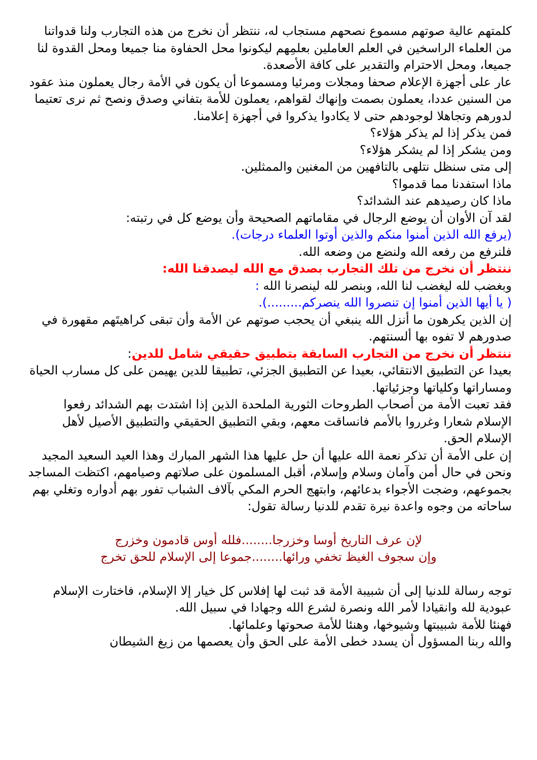كلمتهم عالية صوتهم مسموع نصحهم مستجاب له، ننتظر أن نخرج من هذه التجارب ولنا قدواتنا من العلماء الراسخين في العلم العاملين بعلمِهم ليكونوا محل الحفاوة منا جميعا ومحل القدوة لنا جميعا، ومحل الاحترام والتقدير على كافة الأصعدة.
عار على أجهزة الإعلام صحفا ومجلات ومرئيا ومسموعا أن يكون في الأمة رجال يعملون منذ عقود من السنين عددا، يعملون بصمت وإنهاك لقواهم، يعملون للأمة بتفاني وصدق ونصح ثم نرى تعتيما لدورهم وتجاهلا لوجودهم حتى لا يكادوا يذكروا في أجهزة إعلامنا.
فمن يذكر إذا لم يذكر هؤلاء؟
ومن يشكر إذا لم يشكر هؤلاء؟
إلى متى سنظل نتلهى بالتافهين من المغنين والممثلين.
ماذا استفدنا مما قدموا؟
ماذا كان رصيدهم عند الشدائد؟
لقد آن الأوان أن يوضع الرجال في مقاماتهم الصحيحة وأن يوضع كل في رتبته:
(يرفع الله الذين أمنوا منكم والذين أوتوا العلماء درجات).
فلنرفع من رفعه الله ولنضع من وضعه الله.
ننتظر أن نخرج من تلك التجارب بصدق مع الله ليصدقنا الله:
وبغضب لله ليغضب لنا الله، وبنصر لله لينصرنا الله :
( يا أيها الذين أمنوا إن تنصروا الله ينصركم.........).
إن الذين يكرهون ما أنزل الله ينبغي أن يحجب صوتهم عن الأمة وأن تبقى كراهيتَهم مقهورة في صدورهم لا تفوه بها ألسنتهم.
ننتظر أن نخرج من التجارب السابقة بتطبيق حقيقي شامل للدين:
بعيدا عن التطبيق الانتقائي، بعيدا عن التطبيق الجزئي، تطبيقا للدين يهيمن على كل مسارب الحياة ومساراتها وكلياتها وجزئياتها.
فقد تعبت الأمة من أصحاب الطروحات الثورية الملحدة الذين إذا اشتدت بهم الشدائد رفعوا الإسلام شعارا وغرروا بالأمم فانساقت معهم، وبقي التطبيق الحقيقي والتطبيق الأصيل لأهل الإسلام الحق.
إن على الأمة أن تذكر نعمة الله عليها أن حل عليها هذا الشهر المبارك وهذا العيد السعيد المجيد ونحن في حال أمن وآمان وسلام وإسلام، أقبل المسلمون على صلاتهم وصيامهم، اكتظت المساجد بجموعهم، وضجت الأجواء بدعائهم، وابتهج الحرم المكي بآلاف الشباب تفور بهم أدواره وتغلي بهم ساحاته من وجوه واعدة نيرة تقدم للدنيا رسالة تقول:
لإن عرف التاريخ أوسا وخزرجا........فلله أوس قادمون وخزرج
وإن سجوف الغيظ تخفي ورائها........جموعا إلى الإسلام للحق تخرج
توجه رسالة للدنيا إلى أن شبيبة الأمة قد ثبت لها إفلاس كل خيار إلا الإسلام، فاختارت الإسلام عبودية لله وانقيادا لأمر الله ونصرة لشرع الله وجهادا في سبيل الله.
فهنئا للأمة شبيبتها وشيوخها، وهنئا للأمة صحوتها وعلمائها.
والله ربنا المسؤول أن يسدد خطى الأمة على الحق وأن يعصمها من زيغ الشيطان